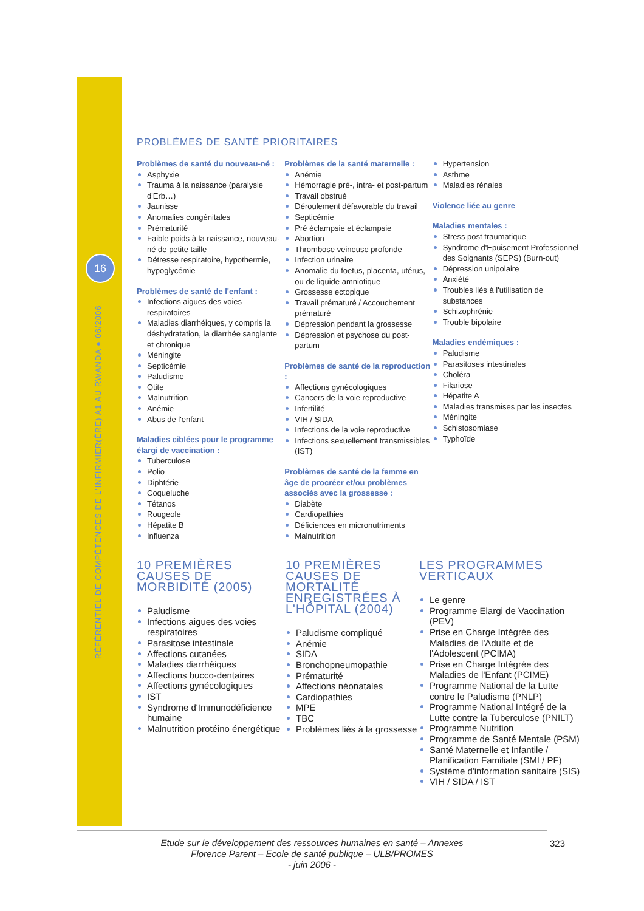16
RÉFÉRENTIEL DE COMPÉTENCES DE L'INFIRMIER(ÈRE) A1 AU RWANDA ● 06/2006
PROBLÈMES DE SANTÉ PRIORITAIRES
Problèmes de santé du nouveau-né :
Asphyxie
Trauma à la naissance (paralysie d'Erb…)
Jaunisse
Anomalies congénitales
Prématurité
Faible poids à la naissance, nouveau-né de petite taille
Détresse respiratoire, hypothermie, hypoglycémie
Problèmes de santé de l'enfant :
Infections aigues des voies respiratoires
Maladies diarrhéiques, y compris la déshydratation, la diarrhée sanglante et chronique
Méningite
Septicémie
Paludisme
Otite
Malnutrition
Anémie
Abus de l'enfant
Maladies ciblées pour le programme élargi de vaccination :
Tuberculose
Polio
Diphtérie
Coqueluche
Tétanos
Rougeole
Hépatite B
Influenza
Problèmes de la santé maternelle :
Anémie
Hémorragie pré-, intra- et post-partum
Travail obstrué
Déroulement défavorable du travail
Septicémie
Pré éclampsie et éclampsie
Abortion
Thrombose veineuse profonde
Infection urinaire
Anomalie du foetus, placenta, utérus, ou de liquide amniotique
Grossesse ectopique
Travail prématuré / Accouchement prématuré
Dépression pendant la grossesse
Dépression et psychose du post-partum
Problèmes de santé de la reproduction :
Affections gynécologiques
Cancers de la voie reproductive
Infertilité
VIH / SIDA
Infections de la voie reproductive
Infections sexuellement transmissibles (IST)
Problèmes de santé de la femme en âge de procréer et/ou problèmes associés avec la grossesse :
Diabète
Cardiopathies
Déficiences en micronutriments
Malnutrition
Hypertension
Asthme
Maladies rénales
Violence liée au genre
Maladies mentales :
Stress post traumatique
Syndrome d'Epuisement Professionnel des Soignants (SEPS) (Burn-out)
Dépression unipolaire
Anxiété
Troubles liés à l'utilisation de substances
Schizophrénie
Trouble bipolaire
Maladies endémiques :
Paludisme
Parasitoses intestinales
Choléra
Filariose
Hépatite A
Maladies transmises par les insectes
Méningite
Schistosomiase
Typhoïde
10 PREMIÈRES CAUSES DE MORBIDITÉ (2005)
Paludisme
Infections aigues des voies respiratoires
Parasitose intestinale
Affections cutanées
Maladies diarrhéiques
Affections bucco-dentaires
Affections gynécologiques
IST
Syndrome d'Immunodéficience humaine
Malnutrition protéino énergétique
10 PREMIÈRES CAUSES DE MORTALITÉ ENREGISTRÉES À L'HÔPITAL (2004)
Paludisme compliqué
Anémie
SIDA
Bronchopneumopathie
Prématurité
Affections néonatales
Cardiopathies
MPE
TBC
Problèmes liés à la grossesse
LES PROGRAMMES VERTICAUX
Le genre
Programme Elargi de Vaccination (PEV)
Prise en Charge Intégrée des Maladies de l'Adulte et de l'Adolescent (PCIMA)
Prise en Charge Intégrée des Maladies de l'Enfant (PCIME)
Programme National de la Lutte contre le Paludisme (PNLP)
Programme National Intégré de la Lutte contre la Tuberculose (PNILT)
Programme Nutrition
Programme de Santé Mentale (PSM)
Santé Maternelle et Infantile / Planification Familiale (SMI / PF)
Système d'information sanitaire (SIS)
VIH / SIDA / IST
Etude sur le développement des ressources humaines en santé – Annexes
Florence Parent – Ecole de santé publique – ULB/PROMES
- juin 2006 -
323